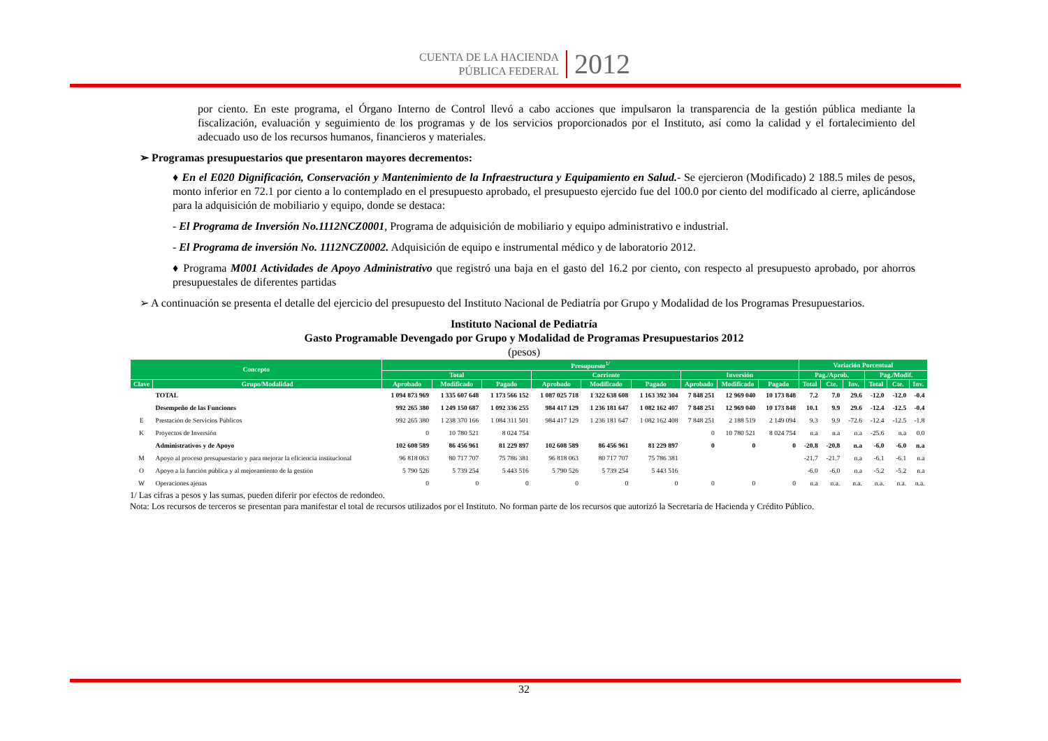CUENTA DE LA HACIENDA
PÚBLICA FEDERAL
2012
por ciento. En este programa, el Órgano Interno de Control llevó a cabo acciones que impulsaron la transparencia de la gestión pública mediante la fiscalización, evaluación y seguimiento de los programas y de los servicios proporcionados por el Instituto, así como la calidad y el fortalecimiento del adecuado uso de los recursos humanos, financieros y materiales.
➢ Programas presupuestarios que presentaron mayores decrementos:
♦ En el E020 Dignificación, Conservación y Mantenimiento de la Infraestructura y Equipamiento en Salud.- Se ejercieron (Modificado) 2 188.5 miles de pesos, monto inferior en 72.1 por ciento a lo contemplado en el presupuesto aprobado, el presupuesto ejercido fue del 100.0 por ciento del modificado al cierre, aplicándose para la adquisición de mobiliario y equipo, donde se destaca:
- El Programa de Inversión No.1112NCZ0001, Programa de adquisición de mobiliario y equipo administrativo e industrial.
- El Programa de inversión No. 1112NCZ0002. Adquisición de equipo e instrumental médico y de laboratorio 2012.
♦ Programa M001 Actividades de Apoyo Administrativo que registró una baja en el gasto del 16.2 por ciento, con respecto al presupuesto aprobado, por ahorros presupuestales de diferentes partidas
➢ A continuación se presenta el detalle del ejercicio del presupuesto del Instituto Nacional de Pediatría por Grupo y Modalidad de los Programas Presupuestarios.
Instituto Nacional de Pediatría
Gasto Programable Devengado por Grupo y Modalidad de Programas Presupuestarios 2012
(pesos)
| Concepto | | Presupuesto<sup>1/</sup> | | | | | | | | | Variación Porcentual | | | | | |
| --- | --- | --- | --- | --- | --- | --- | --- | --- | --- | --- | --- | --- | --- | --- | --- | --- |
| | | Total | | | Corriente | | | Inversión | | | Pag./Aprob. | | | Pag./Modif. | | |
| Clave | Grupo/Modalidad | Aprobado | Modificado | Pagado | Aprobado | Modificado | Pagado | Aprobado | Modificado | Pagado | Total | Cte. | Inv. | Total | Cte. | Inv. |
| | TOTAL | 1 094 873 969 | 1 335 607 648 | 1 173 566 152 | 1 087 025 718 | 1 322 638 608 | 1 163 392 304 | 7 848 251 | 12 969 040 | 10 173 848 | 7.2 | 7.0 | 29.6 | -12.0 | -12.0 | -0.4 |
| | Desempeño de las Funciones | 992 265 380 | 1 249 150 687 | 1 092 336 255 | 984 417 129 | 1 236 181 647 | 1 082 162 407 | 7 848 251 | 12 969 040 | 10 173 848 | 10.1 | 9.9 | 29.6 | -12.4 | -12.5 | -0.4 |
| E | Prestación de Servicios Públicos | 992 265 380 | 1 238 370 166 | 1 084 311 501 | 984 417 129 | 1 236 181 647 | 1 082 162 408 | 7 848 251 | 2 188 519 | 2 149 094 | 9.3 | 9.9 | -72.6 | -12.4 | -12.5 | -1.8 |
| K | Proyectos de Inversión | 0 | 10 780 521 | 8 024 754 | | | | 0 | 10 780 521 | 8 024 754 | n.a | n.a | n.a | -25.6 | n.a | 0.0 |
| | Administrativos y de Apoyo | 102 608 589 | 86 456 961 | 81 229 897 | 102 608 589 | 86 456 961 | 81 229 897 | 0 | 0 | 0 | -20.8 | -20.8 | n.a | -6.0 | -6.0 | n.a |
| M | Apoyo al proceso presupuestario y para mejorar la eficiencia institucional | 96 818 063 | 80 717 707 | 75 786 381 | 96 818 063 | 80 717 707 | 75 786 381 | | | | -21.7 | -21.7 | n.a | -6.1 | -6.1 | n.a |
| O | Apoyo a la función pública y al mejoramiento de la gestión | 5 790 526 | 5 739 254 | 5 443 516 | 5 790 526 | 5 739 254 | 5 443 516 | | | | -6.0 | -6.0 | n.a | -5.2 | -5.2 | n.a |
| W | Operaciones ajenas | 0 | 0 | 0 | 0 | 0 | 0 | 0 | 0 | 0 | n.a | n.a. | n.a. | n.a. | n.a. | n.a. |
1/ Las cifras a pesos y las sumas, pueden diferir por efectos de redondeo.
Nota: Los recursos de terceros se presentan para manifestar el total de recursos utilizados por el Instituto. No forman parte de los recursos que autorizó la Secretaria de Hacienda y Crédito Público.
32